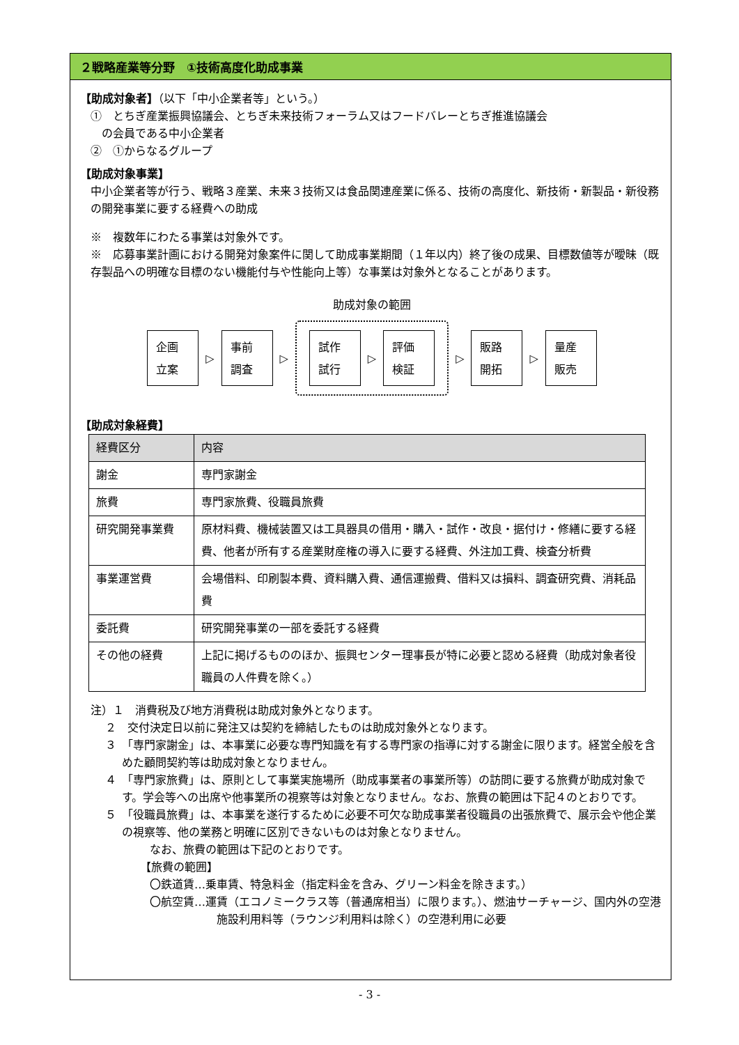２戦略産業等分野　①技術高度化助成事業
【助成対象者】（以下「中小企業者等」という。）
①　とちぎ産業振興協議会、とちぎ未来技術フォーラム又はフードバレーとちぎ推進協議会
　の会員である中小企業者
②　①からなるグループ
【助成対象事業】
中小企業者等が行う、戦略３産業、未来３技術又は食品関連産業に係る、技術の高度化、新技術・新製品・新役務の開発事業に要する経費への助成
※　複数年にわたる事業は対象外です。
※　応募事業計画における開発対象案件に関して助成事業期間（１年以内）終了後の成果、目標数値等が曖昧（既存製品への明確な目標のない機能付与や性能向上等）な事業は対象外となることがあります。
助成対象の範囲
企画
立案
▷
事前
調査
▷
試作
試行
▷
評価
検証
▷
販路
開拓
▷
量産
販売
【助成対象経費】
| 経費区分 | 内容 |
| --- | --- |
| 謝金 | 専門家謝金 |
| 旅費 | 専門家旅費、役職員旅費 |
| 研究開発事業費 | 原材料費、機械装置又は工具器具の借用・購入・試作・改良・据付け・修繕に要する経費、他者が所有する産業財産権の導入に要する経費、外注加工費、検査分析費 |
| 事業運営費 | 会場借料、印刷製本費、資料購入費、通信運搬費、借料又は損料、調査研究費、消耗品費 |
| 委託費 | 研究開発事業の一部を委託する経費 |
| その他の経費 | 上記に掲げるもののほか、振興センター理事長が特に必要と認める経費（助成対象者役職員の人件費を除く。） |
注）１　消費税及び地方消費税は助成対象外となります。
２　交付決定日以前に発注又は契約を締結したものは助成対象外となります。
３　「専門家謝金」は、本事業に必要な専門知識を有する専門家の指導に対する謝金に限ります。経営全般を含めた顧問契約等は助成対象となりません。
４　「専門家旅費」は、原則として事業実施場所（助成事業者の事業所等）の訪問に要する旅費が助成対象です。学会等への出席や他事業所の視察等は対象となりません。なお、旅費の範囲は下記４のとおりです。
５　「役職員旅費」は、本事業を遂行するために必要不可欠な助成事業者役職員の出張旅費で、展示会や他企業の視察等、他の業務と明確に区別できないものは対象となりません。
なお、旅費の範囲は下記のとおりです。
【旅費の範囲】
〇鉄道賃…乗車賃、特急料金（指定料金を含み、グリーン料金を除きます。）
〇航空賃…運賃（エコノミークラス等（普通席相当）に限ります。）、燃油サーチャージ、国内外の空港施設利用料等（ラウンジ利用料は除く）の空港利用に必要
- 3 -